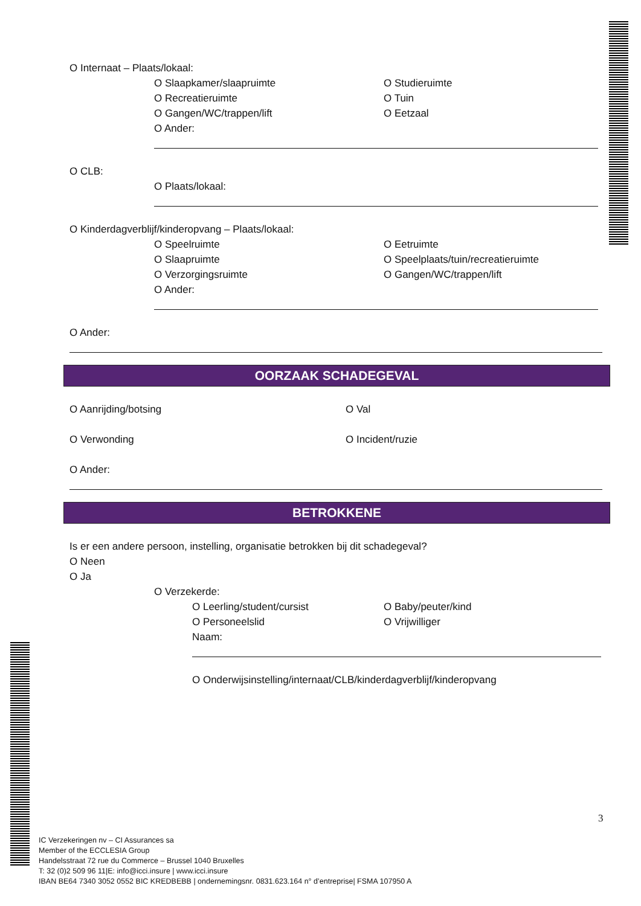O Internaat – Plaats/lokaal:
O Slaapkamer/slaapruimte O Studieruimte
O Recreatieruimte O Tuin
O Gangen/WC/trappen/lift O Eetzaal
O Ander:
O CLB:
O Plaats/lokaal:
O Kinderdagverblijf/kinderopvang – Plaats/lokaal:
O Speelruimte O Eetruimte
O Slaapruimte O Speelplaats/tuin/recreatieruimte
O Verzorgingsruimte O Gangen/WC/trappen/lift
O Ander:
O Ander:
OORZAAK SCHADEGEVAL
O Aanrijding/botsing O Val
O Verwonding O Incident/ruzie
O Ander:
BETROKKENE
Is er een andere persoon, instelling, organisatie betrokken bij dit schadegeval?
O Neen
O Ja
O Verzekerde:
O Leerling/student/cursist O Baby/peuter/kind
O Personeelslid O Vrijwilliger
Naam:
O Onderwijsinstelling/internaat/CLB/kinderdagverblijf/kinderopvang
3
IC Verzekeringen nv – CI Assurances sa
Member of the ECCLESIA Group
Handelsstraat 72 rue du Commerce – Brussel 1040 Bruxelles
T: 32 (0)2 509 96 11|E: info@icci.insure | www.icci.insure
IBAN BE64 7340 3052 0552 BIC KREDBEBB | ondernemingsnr. 0831.623.164 n° d’entreprise| FSMA 107950 A